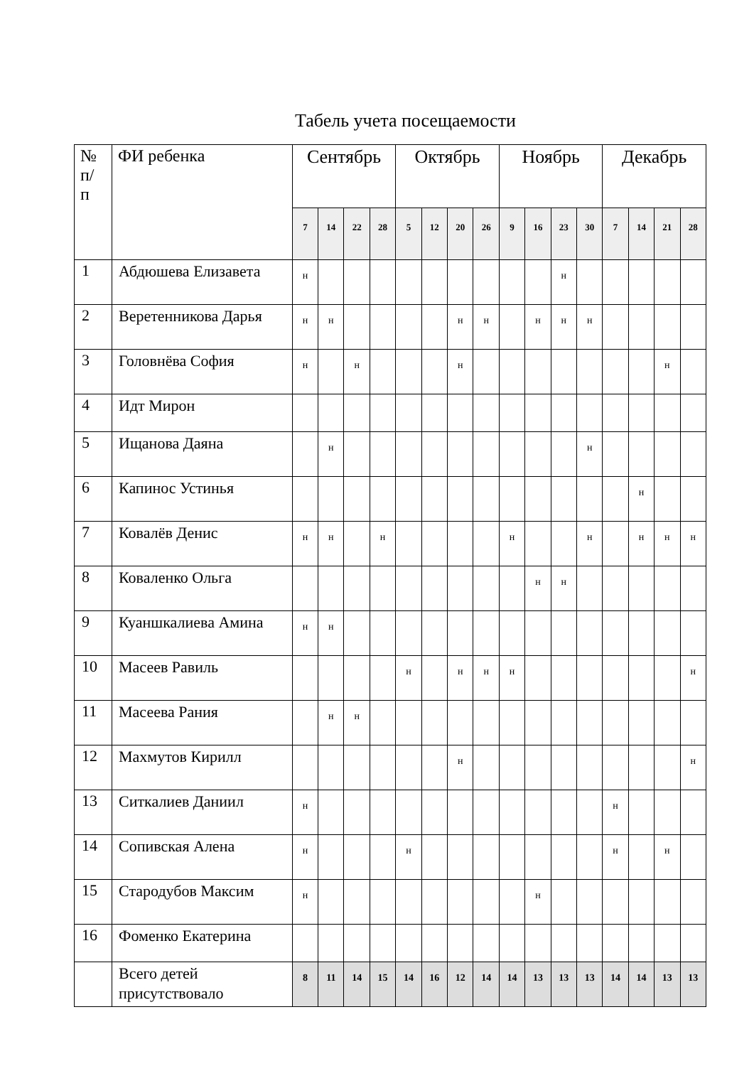Табель учета посещаемости
| № п/ п | ФИ ребенка | Сентябрь | | | | Октябрь | | | | Ноябрь | | | | Декабрь | | | |
| --- | --- | --- | --- | --- | --- | --- | --- | --- | --- | --- | --- | --- | --- | --- | --- | --- | --- |
| | | 7 | 14 | 22 | 28 | 5 | 12 | 20 | 26 | 9 | 16 | 23 | 30 | 7 | 14 | 21 | 28 |
| 1 | Абдюшева Елизавета | н | | | | | | | | | | н | | | | | |
| 2 | Веретенникова Дарья | н | н | | | | | н | н | | н | н | н | | | | |
| 3 | Головнёва София | н | | н | | | | н | | | | | | | | н | |
| 4 | Идт Мирон | | | | | | | | | | | | | | | | |
| 5 | Ищанова Даяна | | н | | | | | | | | | | н | | | | |
| 6 | Капинос Устинья | | | | | | | | | | | | | | н | | |
| 7 | Ковалёв Денис | н | н | | н | | | | | н | | | н | | н | н | н |
| 8 | Коваленко Ольга | | | | | | | | | | н | н | | | | | |
| 9 | Куаншкалиева Амина | н | н | | | | | | | | | | | | | | |
| 10 | Масеев Равиль | | | | | н | | н | н | н | | | | | | | н |
| 11 | Масеева Рания | | н | н | | | | | | | | | | | | | |
| 12 | Махмутов Кирилл | | | | | | | н | | | | | | | | | н |
| 13 | Ситкалиев Даниил | н | | | | | | | | | | | | н | | | |
| 14 | Сопивская Алена | н | | | | н | | | | | | | | н | | н | |
| 15 | Стародубов Максим | н | | | | | | | | | н | | | | | | |
| 16 | Фоменко Екатерина | | | | | | | | | | | | | | | | |
| | Всего детей присутствовало | 8 | 11 | 14 | 15 | 14 | 16 | 12 | 14 | 14 | 13 | 13 | 13 | 14 | 14 | 13 | 13 |